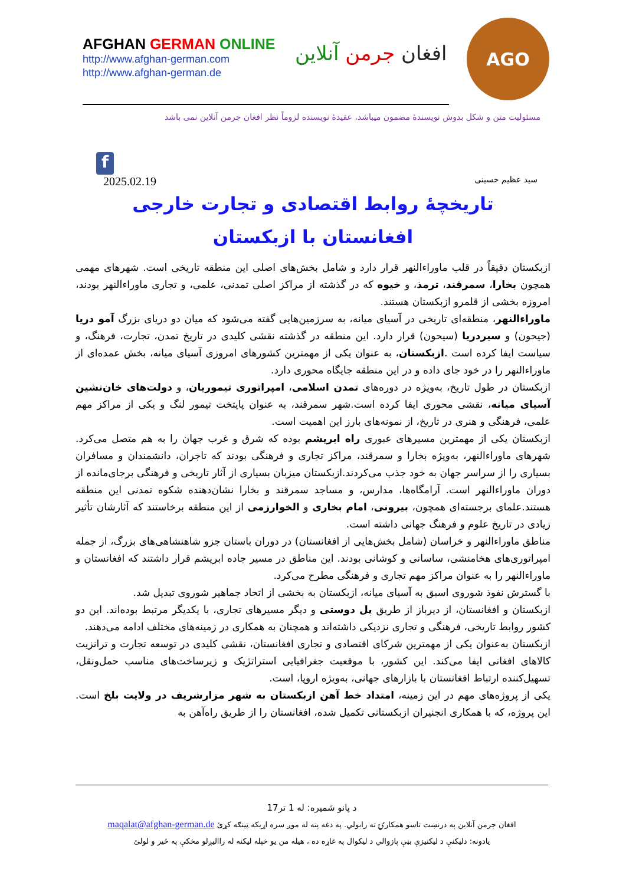AFGHAN GERMAN ONLINE
http://www.afghan-german.com
http://www.afghan-german.de
افغان جرمن آنلاین
AGO
مسئولیت متن و شکل بدوش نویسندۀ مضمون میباشد، عقیدۀ نویسنده لزوماً نظر افغان جرمن آنلاین نمی باشد
f
2025.02.19 سید عظیم حسینی
تاریخچۀ روابط اقتصادی و تجارت خارجی
افغانستان با ازبکستان
ازبکستان دقیقاً در قلب ماوراءالنهر قرار دارد و شامل بخش‌های اصلی این منطقه تاریخی است. شهرهای مهمی همچون بخارا، سمرقند، ترمذ، و خیوه که در گذشته از مراکز اصلی تمدنی، علمی، و تجاری ماوراءالنهر بودند، امروزه بخشی از قلمرو ازبکستان هستند.
ماوراءالنهر، منطقه‌ای تاریخی در آسیای میانه، به سرزمین‌هایی گفته می‌شود که میان دو دریای بزرگ آمو دریا (جیحون) و سیردریا (سیحون) قرار دارد. این منطقه در گذشته نقشی کلیدی در تاریخ تمدن، تجارت، فرهنگ، و سیاست ایفا کرده است .ازبکستان، به عنوان یکی از مهمترین کشورهای امروزی آسیای میانه، بخش عمده‌ای از ماوراءالنهر را در خود جای داده و در این منطقه جایگاه محوری دارد.
ازبکستان در طول تاریخ، به‌ویژه در دوره‌های تمدن اسلامی، امپراتوری تیموریان، و دولت‌های خان‌نشین آسیای میانه، نقشی محوری ایفا کرده است.شهر سمرقند، به عنوان پایتخت تیمور لنگ و یکی از مراکز مهم علمی، فرهنگی و هنری در تاریخ، از نمونه‌های بارز این اهمیت است.
ازبکستان یکی از مهمترین مسیرهای عبوری راه ابریشم بوده که شرق و غرب جهان را به هم متصل می‌کرد. شهرهای ماوراءالنهر، به‌ویژه بخارا و سمرقند، مراکز تجاری و فرهنگی بودند که تاجران، دانشمندان و مسافران بسیاری را از سراسر جهان به خود جذب می‌کردند.ازبکستان میزبان بسیاری از آثار تاریخی و فرهنگی برجای‌مانده از دوران ماوراءالنهر است. آرامگاه‌ها، مدارس، و مساجد سمرقند و بخارا نشان‌دهنده شکوه تمدنی این منطقه هستند.علمای برجسته‌ای همچون، بیرونی، امام بخاری و الخوارزمی از این منطقه برخاستند که آثارشان تأثیر زیادی در تاریخ علوم و فرهنگ جهانی داشته است.
مناطق ماوراءالنهر و خراسان (شامل بخش‌هایی از افغانستان) در دوران باستان جزو شاهنشاهی‌های بزرگ، از جمله امپراتوری‌های هخامنشی، ساسانی و کوشانی بودند. این مناطق در مسیر جاده ابریشم قرار داشتند که افغانستان و ماوراءالنهر را به عنوان مراکز مهم تجاری و فرهنگی مطرح می‌کرد.
با گسترش نفوذ شوروی اسبق به آسیای میانه، ازبکستان به بخشی از اتحاد جماهیر شوروی تبدیل شد.
ازبکستان و افغانستان، از دیرباز از طریق پل دوستی و دیگر مسیرهای تجاری، با یکدیگر مرتبط بوده‌اند. این دو کشور روابط تاریخی، فرهنگی و تجاری نزدیکی داشته‌اند و همچنان به همکاری در زمینه‌های مختلف ادامه می‌دهند.
ازبکستان به‌عنوان یکی از مهمترین شرکای اقتصادی و تجاری افغانستان، نقشی کلیدی در توسعه تجارت و ترانزیت کالاهای افغانی ایفا می‌کند. این کشور، با موقعیت جغرافیایی استراتژیک و زیرساخت‌های مناسب حمل‌ونقل، تسهیل‌کننده ارتباط افغانستان با بازارهای جهانی، به‌ویژه اروپا، است.
یکی از پروژه‌های مهم در این زمینه، امتداد خط آهن ازبکستان به شهر مزارشریف در ولایت بلخ است. این پروژه، که با همکاری انجنیران ازبکستانی تکمیل شده، افغانستان را از طریق راه‌آهن به
د پانو شمیره: له 1 تر17
افغان جرمن آنلاین په درنښت تاسو همکارۍ ته رابولي. په دغه پته له موږ سره اړیکه ټینګه کړئ maqalat@afghan-german.de
یادونه: دلیکنې د لیکنیزې بڼې پازوالي د لیکوال په غاړه ده ، هیله من یو خپله لیکنه له راالیږلو مخکې په ځیر و لولئ